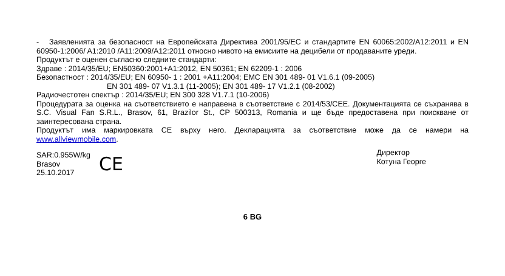- Заявленията за безопасност на Европейската Директива 2001/95/EC и стандартите EN 60065:2002/A12:2011 и EN 60950-1:2006/ A1:2010 /A11:2009/A12:2011 относно нивото на емисиите на децибели от продаваните уреди.
Продуктът е оценен съгласно следните стандарти:
Здраве : 2014/35/EU; EN50360:2001+A1:2012, EN 50361; EN 62209-1 : 2006
Безопастност : 2014/35/EU; EN 60950- 1 : 2001 +A11:2004; EMC EN 301 489- 01 V1.6.1 (09-2005)
EN 301 489- 07 V1.3.1 (11-2005); EN 301 489- 17 V1.2.1 (08-2002)
Радиочестотен спектър : 2014/35/EU; EN 300 328 V1.7.1 (10-2006)
Процедурата за оценка на съответствието е направена в съответствие с 2014/53/CEE. Документацията се съхранява в S.C. Visual Fan S.R.L., Brasov, 61, Brazilor St., CP 500313, Romania и ще бъде предоставена при поискване от заинтересована страна.
Продуктът има маркировката CE върху него. Декларацията за съответствие може да се намери на www.allviewmobile.com.
SAR:0.955W/kg
Brasov
25.10.2017
CE
Директор
Котуна Георге
6 BG